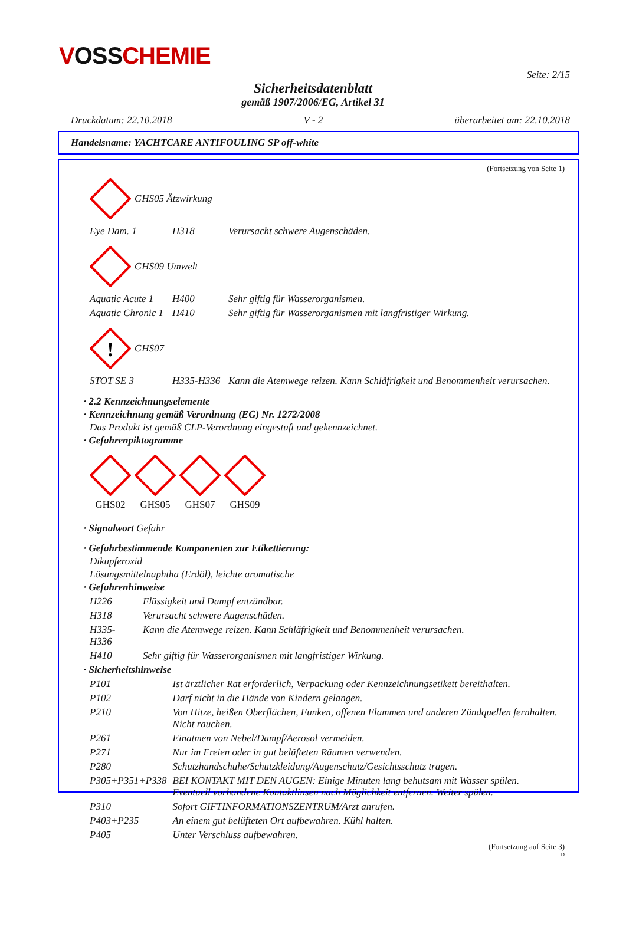VOSSCHEMIE
Seite: 2/15
Sicherheitsdatenblatt
gemäß 1907/2006/EG, Artikel 31
Druckdatum: 22.10.2018 V - 2 überarbeitet am: 22.10.2018
Handelsname: YACHTCARE ANTIFOULING SP off-white
(Fortsetzung von Seite 1)
GHS05 Ätzwirkung
| Eye Dam. 1 | H318 | Verursacht schwere Augenschäden. |
GHS09 Umwelt
| Aquatic Acute 1 | H400 | Sehr giftig für Wasserorganismen. |
| Aquatic Chronic 1 | H410 | Sehr giftig für Wasserorganismen mit langfristiger Wirkung. |
!
GHS07
| STOT SE 3 | H335-H336 | Kann die Atemwege reizen. Kann Schläfrigkeit und Benommenheit verursachen. |
· 2.2 Kennzeichnungselemente
· Kennzeichnung gemäß Verordnung (EG) Nr. 1272/2008
Das Produkt ist gemäß CLP-Verordnung eingestuft und gekennzeichnet.
· Gefahrenpiktogramme
GHS02
GHS05
GHS07
GHS09
· Signalwort Gefahr
· Gefahrbestimmende Komponenten zur Etikettierung:
Dikupferoxid
Lösungsmittelnaphtha (Erdöl), leichte aromatische
· Gefahrenhinweise
| H226 | Flüssigkeit und Dampf entzündbar. |
| H318 | Verursacht schwere Augenschäden. |
| H335-H336 | Kann die Atemwege reizen. Kann Schläfrigkeit und Benommenheit verursachen. |
| H410 | Sehr giftig für Wasserorganismen mit langfristiger Wirkung. |
· Sicherheitshinweise
| P101 | Ist ärztlicher Rat erforderlich, Verpackung oder Kennzeichnungsetikett bereithalten. |
| P102 | Darf nicht in die Hände von Kindern gelangen. |
| P210 | Von Hitze, heißen Oberflächen, Funken, offenen Flammen und anderen Zündquellen fernhalten. Nicht rauchen. |
| P261 | Einatmen von Nebel/Dampf/Aerosol vermeiden. |
| P271 | Nur im Freien oder in gut belüfteten Räumen verwenden. |
| P280 | Schutzhandschuhe/Schutzkleidung/Augenschutz/Gesichtsschutz tragen. |
| P305+P351+P338 | BEI KONTAKT MIT DEN AUGEN: Einige Minuten lang behutsam mit Wasser spülen. Eventuell vorhandene Kontaktlinsen nach Möglichkeit entfernen. Weiter spülen. |
| P310 | Sofort GIFTINFORMATIONSZENTRUM/Arzt anrufen. |
| P403+P235 | An einem gut belüfteten Ort aufbewahren. Kühl halten. |
| P405 | Unter Verschluss aufbewahren. |
(Fortsetzung auf Seite 3)
D